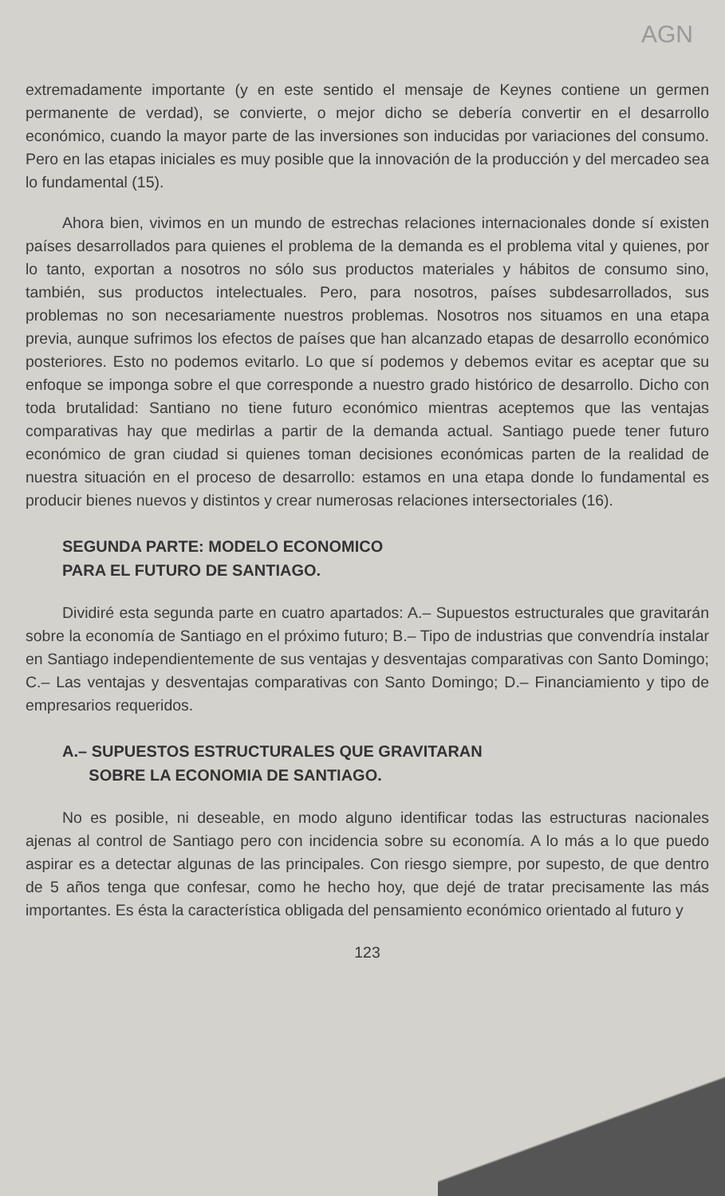AGN
extremadamente importante (y en este sentido el mensaje de Keynes contiene un germen permanente de verdad), se convierte, o mejor dicho se debería convertir en el desarrollo económico, cuando la mayor parte de las inversiones son inducidas por variaciones del consumo. Pero en las etapas iniciales es muy posible que la innovación de la producción y del mercadeo sea lo fundamental (15).
Ahora bien, vivimos en un mundo de estrechas relaciones internacionales donde sí existen países desarrollados para quienes el problema de la demanda es el problema vital y quienes, por lo tanto, exportan a nosotros no sólo sus productos materiales y hábitos de consumo sino, también, sus productos intelectuales. Pero, para nosotros, países subdesarrollados, sus problemas no son necesariamente nuestros problemas. Nosotros nos situamos en una etapa previa, aunque sufrimos los efectos de países que han alcanzado etapas de desarrollo económico posteriores. Esto no podemos evitarlo. Lo que sí podemos y debemos evitar es aceptar que su enfoque se imponga sobre el que corresponde a nuestro grado histórico de desarrollo. Dicho con toda brutalidad: Santiano no tiene futuro económico mientras aceptemos que las ventajas comparativas hay que medirlas a partir de la demanda actual. Santiago puede tener futuro económico de gran ciudad si quienes toman decisiones económicas parten de la realidad de nuestra situación en el proceso de desarrollo: estamos en una etapa donde lo fundamental es producir bienes nuevos y distintos y crear numerosas relaciones intersectoriales (16).
SEGUNDA PARTE: MODELO ECONOMICO
PARA EL FUTURO DE SANTIAGO.
Dividiré esta segunda parte en cuatro apartados: A.– Supuestos estructurales que gravitarán sobre la economía de Santiago en el próximo futuro; B.– Tipo de industrias que convendría instalar en Santiago independientemente de sus ventajas y desventajas comparativas con Santo Domingo; C.– Las ventajas y desventajas comparativas con Santo Domingo; D.– Financiamiento y tipo de empresarios requeridos.
A.– SUPUESTOS ESTRUCTURALES QUE GRAVITARAN
SOBRE LA ECONOMIA DE SANTIAGO.
No es posible, ni deseable, en modo alguno identificar todas las estructuras nacionales ajenas al control de Santiago pero con incidencia sobre su economía. A lo más a lo que puedo aspirar es a detectar algunas de las principales. Con riesgo siempre, por supesto, de que dentro de 5 años tenga que confesar, como he hecho hoy, que dejé de tratar precisamente las más importantes. Es ésta la característica obligada del pensamiento económico orientado al futuro y
123